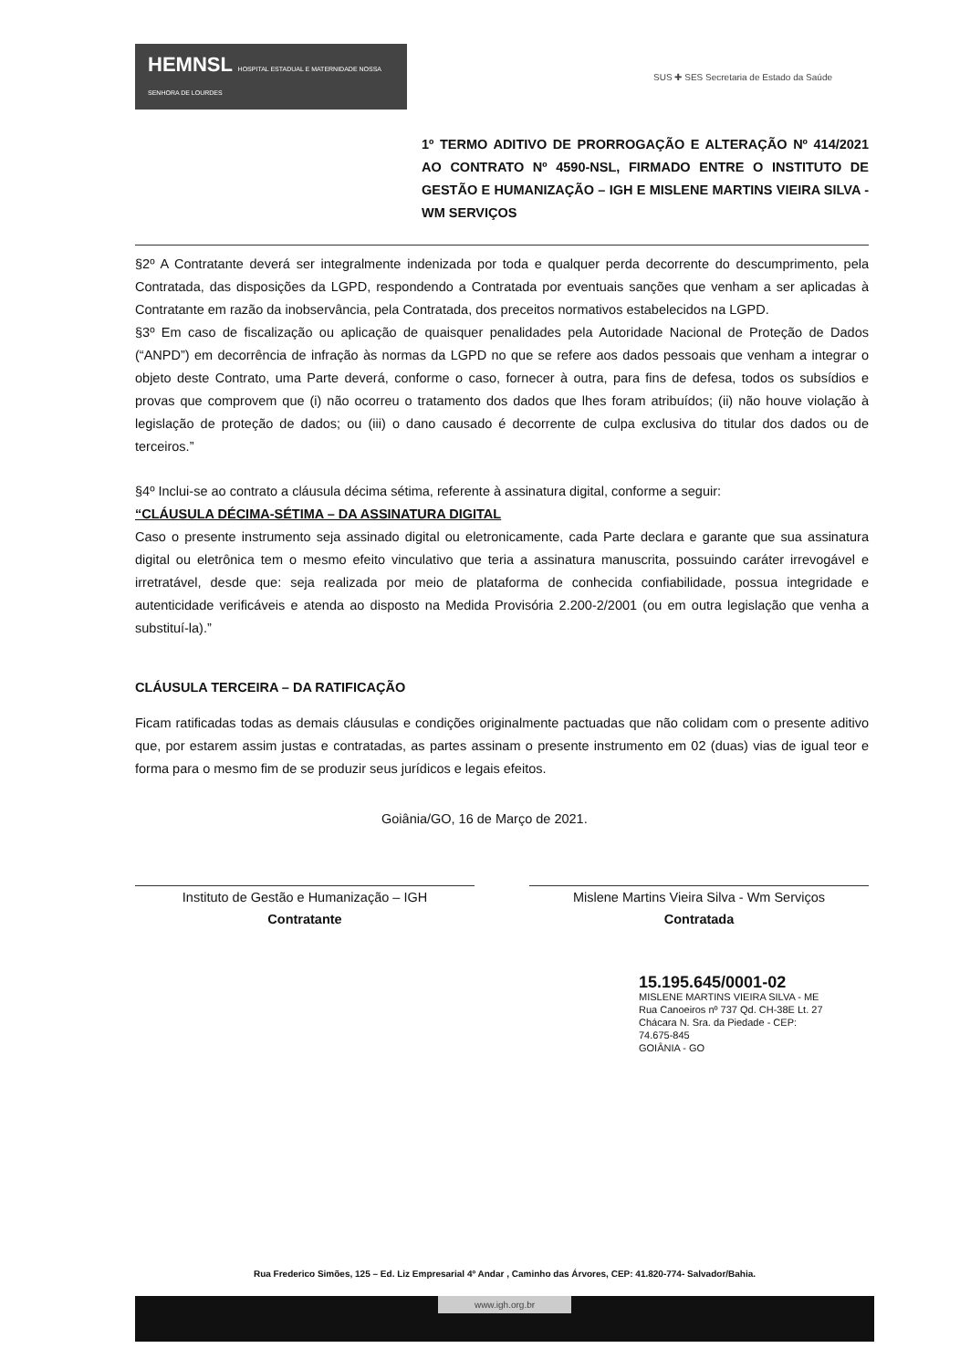HEMNSL HOSPITAL ESTADUAL E MATERNIDADE NOSSA SENHORA DE LOURDES
SUS ✚ SES Secretaria de Estado da Saúde
1º TERMO ADITIVO DE PRORROGAÇÃO E ALTERAÇÃO Nº 414/2021 AO CONTRATO Nº 4590-NSL, FIRMADO ENTRE O INSTITUTO DE GESTÃO E HUMANIZAÇÃO – IGH E MISLENE MARTINS VIEIRA SILVA - WM SERVIÇOS
§2º A Contratante deverá ser integralmente indenizada por toda e qualquer perda decorrente do descumprimento, pela Contratada, das disposições da LGPD, respondendo a Contratada por eventuais sanções que venham a ser aplicadas à Contratante em razão da inobservância, pela Contratada, dos preceitos normativos estabelecidos na LGPD.
§3º Em caso de fiscalização ou aplicação de quaisquer penalidades pela Autoridade Nacional de Proteção de Dados (“ANPD”) em decorrência de infração às normas da LGPD no que se refere aos dados pessoais que venham a integrar o objeto deste Contrato, uma Parte deverá, conforme o caso, fornecer à outra, para fins de defesa, todos os subsídios e provas que comprovem que (i) não ocorreu o tratamento dos dados que lhes foram atribuídos; (ii) não houve violação à legislação de proteção de dados; ou (iii) o dano causado é decorrente de culpa exclusiva do titular dos dados ou de terceiros.”
§4º Inclui-se ao contrato a cláusula décima sétima, referente à assinatura digital, conforme a seguir:
“CLÁUSULA DÉCIMA-SÉTIMA – DA ASSINATURA DIGITAL
Caso o presente instrumento seja assinado digital ou eletronicamente, cada Parte declara e garante que sua assinatura digital ou eletrônica tem o mesmo efeito vinculativo que teria a assinatura manuscrita, possuindo caráter irrevogável e irretratável, desde que: seja realizada por meio de plataforma de conhecida confiabilidade, possua integridade e autenticidade verificáveis e atenda ao disposto na Medida Provisória 2.200-2/2001 (ou em outra legislação que venha a substituí-la).”
CLÁUSULA TERCEIRA – DA RATIFICAÇÃO
Ficam ratificadas todas as demais cláusulas e condições originalmente pactuadas que não colidam com o presente aditivo que, por estarem assim justas e contratadas, as partes assinam o presente instrumento em 02 (duas) vias de igual teor e forma para o mesmo fim de se produzir seus jurídicos e legais efeitos.
Goiânia/GO, 16 de Março de 2021.
Instituto de Gestão e Humanização – IGH
Contratante
Mislene Martins Vieira Silva - Wm Serviços
Contratada
15.195.645/0001-02
MISLENE MARTINS VIEIRA SILVA - ME
Rua Canoeiros nº 737 Qd. CH-38E Lt. 27
Chácara N. Sra. da Piedade - CEP: 74.675-845
GOIÂNIA - GO
Rua Frederico Simões, 125 – Ed. Liz Empresarial 4º Andar , Caminho das Árvores, CEP: 41.820-774- Salvador/Bahia.
www.igh.org.br